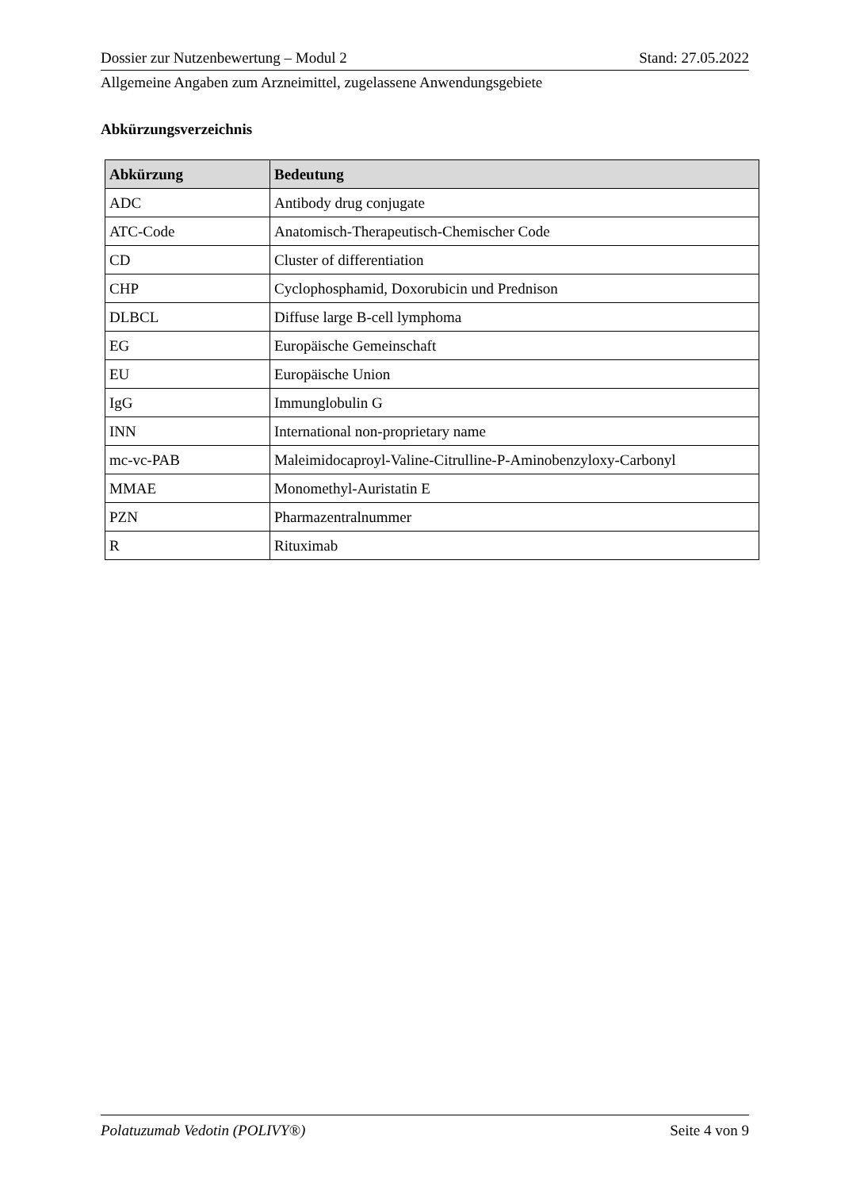Dossier zur Nutzenbewertung – Modul 2 Stand: 27.05.2022
Allgemeine Angaben zum Arzneimittel, zugelassene Anwendungsgebiete
Abkürzungsverzeichnis
| Abkürzung | Bedeutung |
| --- | --- |
| ADC | Antibody drug conjugate |
| ATC-Code | Anatomisch-Therapeutisch-Chemischer Code |
| CD | Cluster of differentiation |
| CHP | Cyclophosphamid, Doxorubicin und Prednison |
| DLBCL | Diffuse large B-cell lymphoma |
| EG | Europäische Gemeinschaft |
| EU | Europäische Union |
| IgG | Immunglobulin G |
| INN | International non-proprietary name |
| mc-vc-PAB | Maleimidocaproyl-Valine-Citrulline-P-Aminobenzyloxy-Carbonyl |
| MMAE | Monomethyl-Auristatin E |
| PZN | Pharmazentralnummer |
| R | Rituximab |
Polatuzumab Vedotin (POLIVY®) Seite 4 von 9